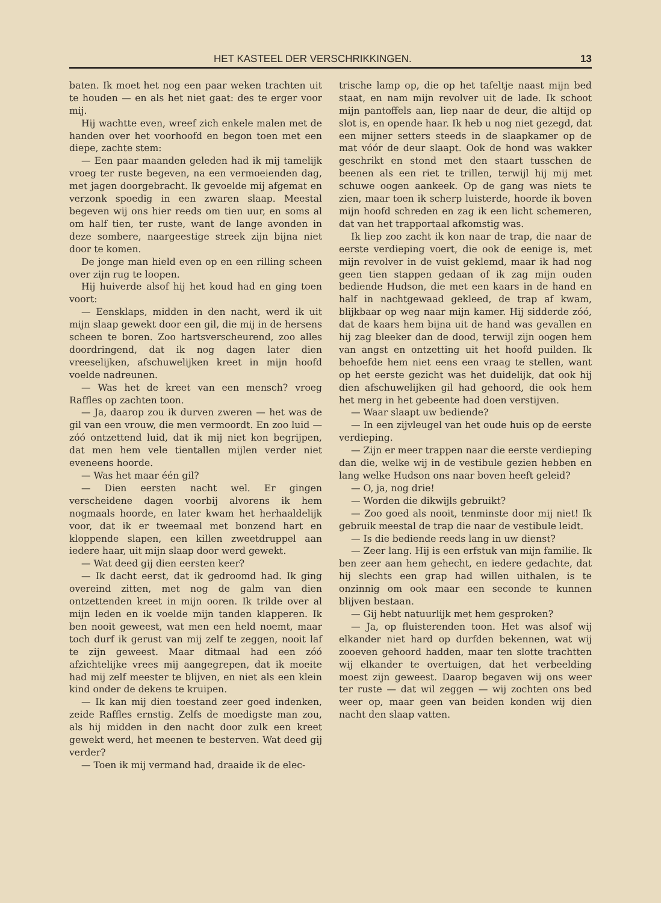HET KASTEEL DER VERSCHRIKKINGEN. 13
baten. Ik moet het nog een paar weken trachten uit te houden — en als het niet gaat: des te erger voor mij.
Hij wachtte even, wreef zich enkele malen met de handen over het voorhoofd en begon toen met een diepe, zachte stem:
— Een paar maanden geleden had ik mij tamelijk vroeg ter ruste begeven, na een vermoeienden dag, met jagen doorgebracht. Ik gevoelde mij afgemat en verzonk spoedig in een zwaren slaap. Meestal begeven wij ons hier reeds om tien uur, en soms al om half tien, ter ruste, want de lange avonden in deze sombere, naargeestige streek zijn bijna niet door te komen.
De jonge man hield even op en een rilling scheen over zijn rug te loopen.
Hij huiverde alsof hij het koud had en ging toen voort:
— Eensklaps, midden in den nacht, werd ik uit mijn slaap gewekt door een gil, die mij in de hersens scheen te boren. Zoo hartsverscheurend, zoo alles doordringend, dat ik nog dagen later dien vreeselijken, afschuwelijken kreet in mijn hoofd voelde nadreunen.
— Was het de kreet van een mensch? vroeg Raffles op zachten toon.
— Ja, daarop zou ik durven zweren — het was de gil van een vrouw, die men vermoordt. En zoo luid — zóó ontzettend luid, dat ik mij niet kon begrijpen, dat men hem vele tientallen mijlen verder niet eveneens hoorde.
— Was het maar één gil?
— Dien eersten nacht wel. Er gingen verscheidene dagen voorbij alvorens ik hem nogmaals hoorde, en later kwam het herhaaldelijk voor, dat ik er tweemaal met bonzend hart en kloppende slapen, een killen zweetdruppel aan iedere haar, uit mijn slaap door werd gewekt.
— Wat deed gij dien eersten keer?
— Ik dacht eerst, dat ik gedroomd had. Ik ging overeind zitten, met nog de galm van dien ontzettenden kreet in mijn ooren. Ik trilde over al mijn leden en ik voelde mijn tanden klapperen. Ik ben nooit geweest, wat men een held noemt, maar toch durf ik gerust van mij zelf te zeggen, nooit laf te zijn geweest. Maar ditmaal had een zóó afzichtelijke vrees mij aangegrepen, dat ik moeite had mij zelf meester te blijven, en niet als een klein kind onder de dekens te kruipen.
— Ik kan mij dien toestand zeer goed indenken, zeide Raffles ernstig. Zelfs de moedigste man zou, als hij midden in den nacht door zulk een kreet gewekt werd, het meenen te besterven. Wat deed gij verder?
— Toen ik mij vermand had, draaide ik de elec-
trische lamp op, die op het tafeltje naast mijn bed staat, en nam mijn revolver uit de lade. Ik schoot mijn pantoffels aan, liep naar de deur, die altijd op slot is, en opende haar. Ik heb u nog niet gezegd, dat een mijner setters steeds in de slaapkamer op de mat vóór de deur slaapt. Ook de hond was wakker geschrikt en stond met den staart tusschen de beenen als een riet te trillen, terwijl hij mij met schuwe oogen aankeek. Op de gang was niets te zien, maar toen ik scherp luisterde, hoorde ik boven mijn hoofd schreden en zag ik een licht schemeren, dat van het trapportaal afkomstig was.
Ik liep zoo zacht ik kon naar de trap, die naar de eerste verdieping voert, die ook de eenige is, met mijn revolver in de vuist geklemd, maar ik had nog geen tien stappen gedaan of ik zag mijn ouden bediende Hudson, die met een kaars in de hand en half in nachtgewaad gekleed, de trap af kwam, blijkbaar op weg naar mijn kamer. Hij sidderde zóó, dat de kaars hem bijna uit de hand was gevallen en hij zag bleeker dan de dood, terwijl zijn oogen hem van angst en ontzetting uit het hoofd puilden. Ik behoefde hem niet eens een vraag te stellen, want op het eerste gezicht was het duidelijk, dat ook hij dien afschuwelijken gil had gehoord, die ook hem het merg in het gebeente had doen verstijven.
— Waar slaapt uw bediende?
— In een zijvleugel van het oude huis op de eerste verdieping.
— Zijn er meer trappen naar die eerste verdieping dan die, welke wij in de vestibule gezien hebben en lang welke Hudson ons naar boven heeft geleid?
— O, ja, nog drie!
— Worden die dikwijls gebruikt?
— Zoo goed als nooit, tenminste door mij niet! Ik gebruik meestal de trap die naar de vestibule leidt.
— Is die bediende reeds lang in uw dienst?
— Zeer lang. Hij is een erfstuk van mijn familie. Ik ben zeer aan hem gehecht, en iedere gedachte, dat hij slechts een grap had willen uithalen, is te onzinnig om ook maar een seconde te kunnen blijven bestaan.
— Gij hebt natuurlijk met hem gesproken?
— Ja, op fluisterenden toon. Het was alsof wij elkander niet hard op durfden bekennen, wat wij zooeven gehoord hadden, maar ten slotte trachtten wij elkander te overtuigen, dat het verbeelding moest zijn geweest. Daarop begaven wij ons weer ter ruste — dat wil zeggen — wij zochten ons bed weer op, maar geen van beiden konden wij dien nacht den slaap vatten.